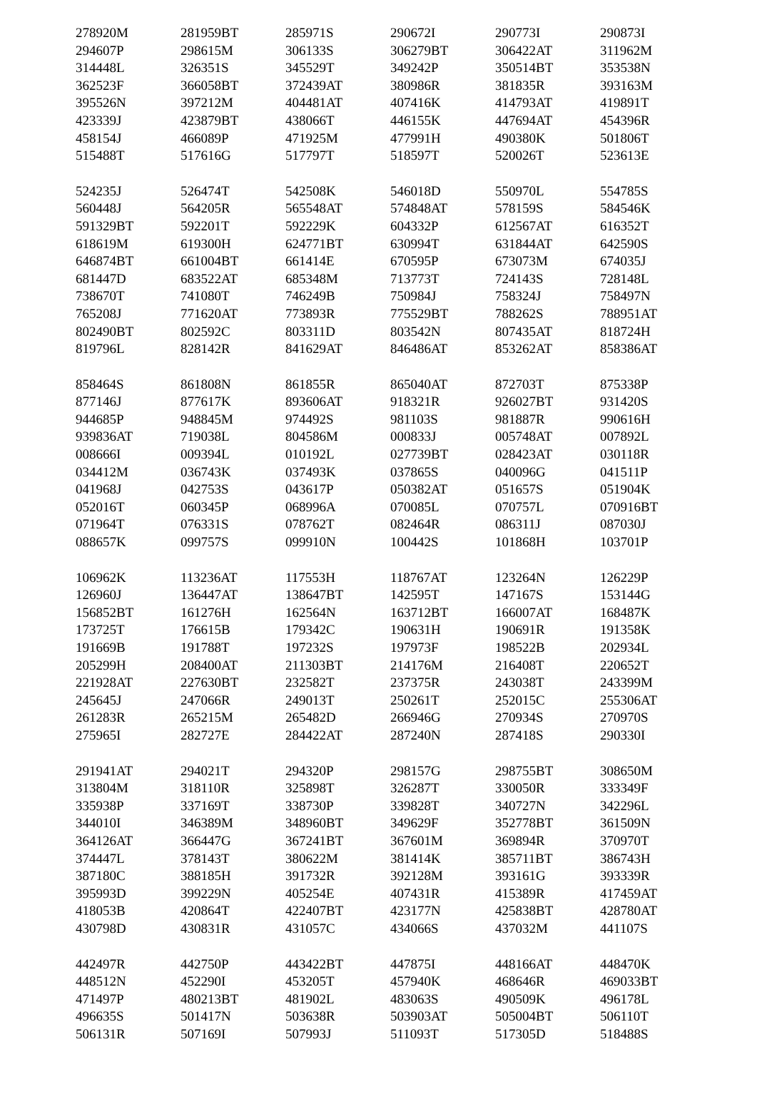| 278920M | 281959BT | 285971S | 290672I | 290773I | 290873I |
| 294607P | 298615M | 306133S | 306279BT | 306422AT | 311962M |
| 314448L | 326351S | 345529T | 349242P | 350514BT | 353538N |
| 362523F | 366058BT | 372439AT | 380986R | 381835R | 393163M |
| 395526N | 397212M | 404481AT | 407416K | 414793AT | 419891T |
| 423339J | 423879BT | 438066T | 446155K | 447694AT | 454396R |
| 458154J | 466089P | 471925M | 477991H | 490380K | 501806T |
| 515488T | 517616G | 517797T | 518597T | 520026T | 523613E |
| 524235J | 526474T | 542508K | 546018D | 550970L | 554785S |
| 560448J | 564205R | 565548AT | 574848AT | 578159S | 584546K |
| 591329BT | 592201T | 592229K | 604332P | 612567AT | 616352T |
| 618619M | 619300H | 624771BT | 630994T | 631844AT | 642590S |
| 646874BT | 661004BT | 661414E | 670595P | 673073M | 674035J |
| 681447D | 683522AT | 685348M | 713773T | 724143S | 728148L |
| 738670T | 741080T | 746249B | 750984J | 758324J | 758497N |
| 765208J | 771620AT | 773893R | 775529BT | 788262S | 788951AT |
| 802490BT | 802592C | 803311D | 803542N | 807435AT | 818724H |
| 819796L | 828142R | 841629AT | 846486AT | 853262AT | 858386AT |
| 858464S | 861808N | 861855R | 865040AT | 872703T | 875338P |
| 877146J | 877617K | 893606AT | 918321R | 926027BT | 931420S |
| 944685P | 948845M | 974492S | 981103S | 981887R | 990616H |
| 939836AT | 719038L | 804586M | 000833J | 005748AT | 007892L |
| 008666I | 009394L | 010192L | 027739BT | 028423AT | 030118R |
| 034412M | 036743K | 037493K | 037865S | 040096G | 041511P |
| 041968J | 042753S | 043617P | 050382AT | 051657S | 051904K |
| 052016T | 060345P | 068996A | 070085L | 070757L | 070916BT |
| 071964T | 076331S | 078762T | 082464R | 086311J | 087030J |
| 088657K | 099757S | 099910N | 100442S | 101868H | 103701P |
| 106962K | 113236AT | 117553H | 118767AT | 123264N | 126229P |
| 126960J | 136447AT | 138647BT | 142595T | 147167S | 153144G |
| 156852BT | 161276H | 162564N | 163712BT | 166007AT | 168487K |
| 173725T | 176615B | 179342C | 190631H | 190691R | 191358K |
| 191669B | 191788T | 197232S | 197973F | 198522B | 202934L |
| 205299H | 208400AT | 211303BT | 214176M | 216408T | 220652T |
| 221928AT | 227630BT | 232582T | 237375R | 243038T | 243399M |
| 245645J | 247066R | 249013T | 250261T | 252015C | 255306AT |
| 261283R | 265215M | 265482D | 266946G | 270934S | 270970S |
| 275965I | 282727E | 284422AT | 287240N | 287418S | 290330I |
| 291941AT | 294021T | 294320P | 298157G | 298755BT | 308650M |
| 313804M | 318110R | 325898T | 326287T | 330050R | 333349F |
| 335938P | 337169T | 338730P | 339828T | 340727N | 342296L |
| 344010I | 346389M | 348960BT | 349629F | 352778BT | 361509N |
| 364126AT | 366447G | 367241BT | 367601M | 369894R | 370970T |
| 374447L | 378143T | 380622M | 381414K | 385711BT | 386743H |
| 387180C | 388185H | 391732R | 392128M | 393161G | 393339R |
| 395993D | 399229N | 405254E | 407431R | 415389R | 417459AT |
| 418053B | 420864T | 422407BT | 423177N | 425838BT | 428780AT |
| 430798D | 430831R | 431057C | 434066S | 437032M | 441107S |
| 442497R | 442750P | 443422BT | 447875I | 448166AT | 448470K |
| 448512N | 452290I | 453205T | 457940K | 468646R | 469033BT |
| 471497P | 480213BT | 481902L | 483063S | 490509K | 496178L |
| 496635S | 501417N | 503638R | 503903AT | 505004BT | 506110T |
| 506131R | 507169I | 507993J | 511093T | 517305D | 518488S |